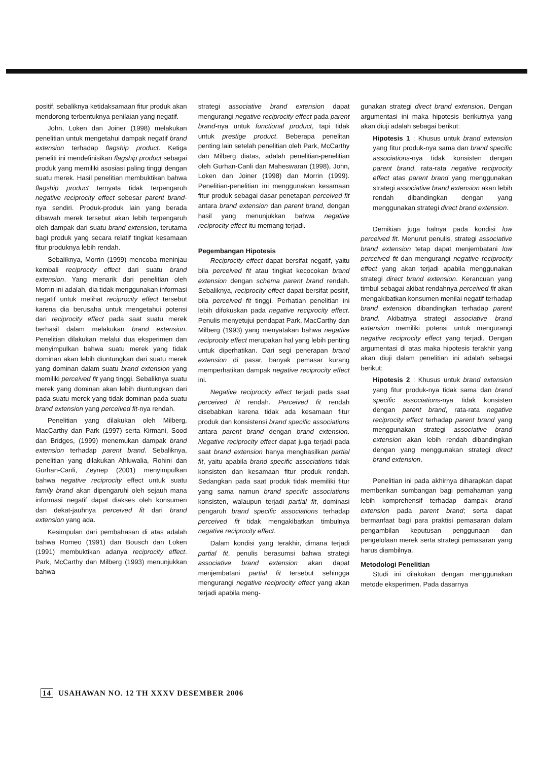positif, sebaliknya ketidaksamaan fitur produk akan mendorong terbentuknya penilaian yang negatif.
John, Loken dan Joiner (1998) melakukan penelitian untuk mengetahui dampak negatif brand extension terhadap flagship product. Ketiga peneliti ini mendefinisikan flagship product sebagai produk yang memiliki asosiasi paling tinggi dengan suatu merek. Hasil penelitian membuktikan bahwa flagship product ternyata tidak terpengaruh negative reciprocity effect sebesar parent brand-nya sendiri. Produk-produk lain yang berada dibawah merek tersebut akan lebih terpengaruh oleh dampak dari suatu brand extension, terutama bagi produk yang secara relatif tingkat kesamaan fitur produknya lebih rendah.
Sebaliknya, Morrin (1999) mencoba meninjau kembali reciprocity effect dari suatu brand extension. Yang menarik dari penelitian oleh Morrin ini adalah, dia tidak menggunakan informasi negatif untuk melihat reciprocity effect tersebut karena dia berusaha untuk mengetahui potensi dari reciprocity effect pada saat suatu merek berhasil dalam melakukan brand extension. Penelitian dilakukan melalui dua eksperimen dan menyimpulkan bahwa suatu merek yang tidak dominan akan lebih diuntungkan dari suatu merek yang dominan dalam suatu brand extension yang memiliki perceived fit yang tinggi. Sebaliknya suatu merek yang dominan akan lebih diuntungkan dari pada suatu merek yang tidak dominan pada suatu brand extension yang perceived fit-nya rendah.
Penelitian yang dilakukan oleh Milberg, MacCarthy dan Park (1997) serta Kirmani, Sood dan Bridges, (1999) menemukan dampak brand extension terhadap parent brand. Sebaliknya, penelitian yang dilakukan Ahluwalia, Rohini dan Gurhan-Canli, Zeynep (2001) menyimpulkan bahwa negative reciprocity effect untuk suatu family brand akan dipengaruhi oleh sejauh mana informasi negatif dapat diakses oleh konsumen dan dekat-jauhnya perceived fit dari brand extension yang ada.
Kesimpulan dari pembahasan di atas adalah bahwa Romeo (1991) dan Bousch dan Loken (1991) membuktikan adanya reciprocity effect. Park, McCarthy dan Milberg (1993) menunjukkan bahwa
strategi associative brand extension dapat mengurangi negative reciprocity effect pada parent brand-nya untuk functional product, tapi tidak untuk prestige product. Beberapa penelitan penting lain setelah penelitian oleh Park, McCarthy dan Milberg diatas, adalah penelitian-penelitian oleh Gurhan-Canli dan Maheswaran (1998), John, Loken dan Joiner (1998) dan Morrin (1999). Penelitian-penelitian ini menggunakan kesamaan fitur produk sebagai dasar penetapan perceived fit antara brand extension dan parent brand, dengan hasil yang menunjukkan bahwa negative reciprocity effect itu memang terjadi.
Pegembangan Hipotesis
Reciprocity effect dapat bersifat negatif, yaitu bila perceived fit atau tingkat kecocokan brand extension dengan schema parent brand rendah. Sebaliknya, reciprocity effect dapat bersifat positif, bila perceived fit tinggi. Perhatian penelitian ini lebih difokuskan pada negative reciprocity effect. Penulis menyetujui pendapat Park, MacCarthy dan Milberg (1993) yang menyatakan bahwa negative reciprocity effect merupakan hal yang lebih penting untuk diperhatikan. Dari segi penerapan brand extension di pasar, banyak pemasar kurang memperhatikan dampak negative reciprocity effect ini.
Negative reciprocity effect terjadi pada saat perceived fit rendah. Perceived fit rendah disebabkan karena tidak ada kesamaan fitur produk dan konsistensi brand specific associations antara parent brand dengan brand extension. Negative reciprocity effect dapat juga terjadi pada saat brand extension hanya menghasilkan partial fit, yaitu apabila brand specific associations tidak konsisten dan kesamaan fitur produk rendah. Sedangkan pada saat produk tidak memiliki fitur yang sama namun brand specific associations konsisten, walaupun terjadi partial fit, dominasi pengaruh brand specific associations terhadap perceived fit tidak mengakibatkan timbulnya negative reciprocity effect.
Dalam kondisi yang terakhir, dimana terjadi partial fit, penulis berasumsi bahwa strategi associative brand extension akan dapat menjembatani partial fit tersebut sehingga mengurangi negative reciprocity effect yang akan terjadi apabila meng-
gunakan strategi direct brand extension. Dengan argumentasi ini maka hipotesis berikutnya yang akan diuji adalah sebagai berikut:
Hipotesis 1 : Khusus untuk brand extension yang fitur produk-nya sama dan brand specific associations-nya tidak konsisten dengan parent brand, rata-rata negative reciprocity effect atas parent brand yang menggunakan strategi associative brand extension akan lebih rendah dibandingkan dengan yang menggunakan strategi direct brand extension.
Demikian juga halnya pada kondisi low perceived fit. Menurut penulis, strategi associative brand extension tetap dapat menjembatani low perceived fit dan mengurangi negative reciprocity effect yang akan terjadi apabila menggunakan strategi direct brand extension. Kerancuan yang timbul sebagai akibat rendahnya perceived fit akan mengakibatkan konsumen menilai negatif terhadap brand extension dibandingkan terhadap parent brand. Akibatnya strategi associative brand extension memiliki potensi untuk mengurangi negative reciprocity effect yang terjadi. Dengan argumentasi di atas maka hipotesis terakhir yang akan diuji dalam penelitian ini adalah sebagai berikut:
Hipotesis 2 : Khusus untuk brand extension yang fitur produk-nya tidak sama dan brand specific associations-nya tidak konsisten dengan parent brand, rata-rata negative reciprocity effect terhadap parent brand yang menggunakan strategi associative brand extension akan lebih rendah dibandingkan dengan yang menggunakan strategi direct brand extension.
Penelitian ini pada akhirnya diharapkan dapat memberikan sumbangan bagi pemahaman yang lebih komprehensif terhadap dampak brand extension pada parent brand; serta dapat bermanfaat bagi para praktisi pemasaran dalam pengambilan keputusan penggunaan dan pengelolaan merek serta strategi pemasaran yang harus diambilnya.
Metodologi Penelitian
Studi ini dilakukan dengan menggunakan metode eksperimen. Pada dasarnya
14 USAHAWAN NO. 12 TH XXXV DESEMBER 2006